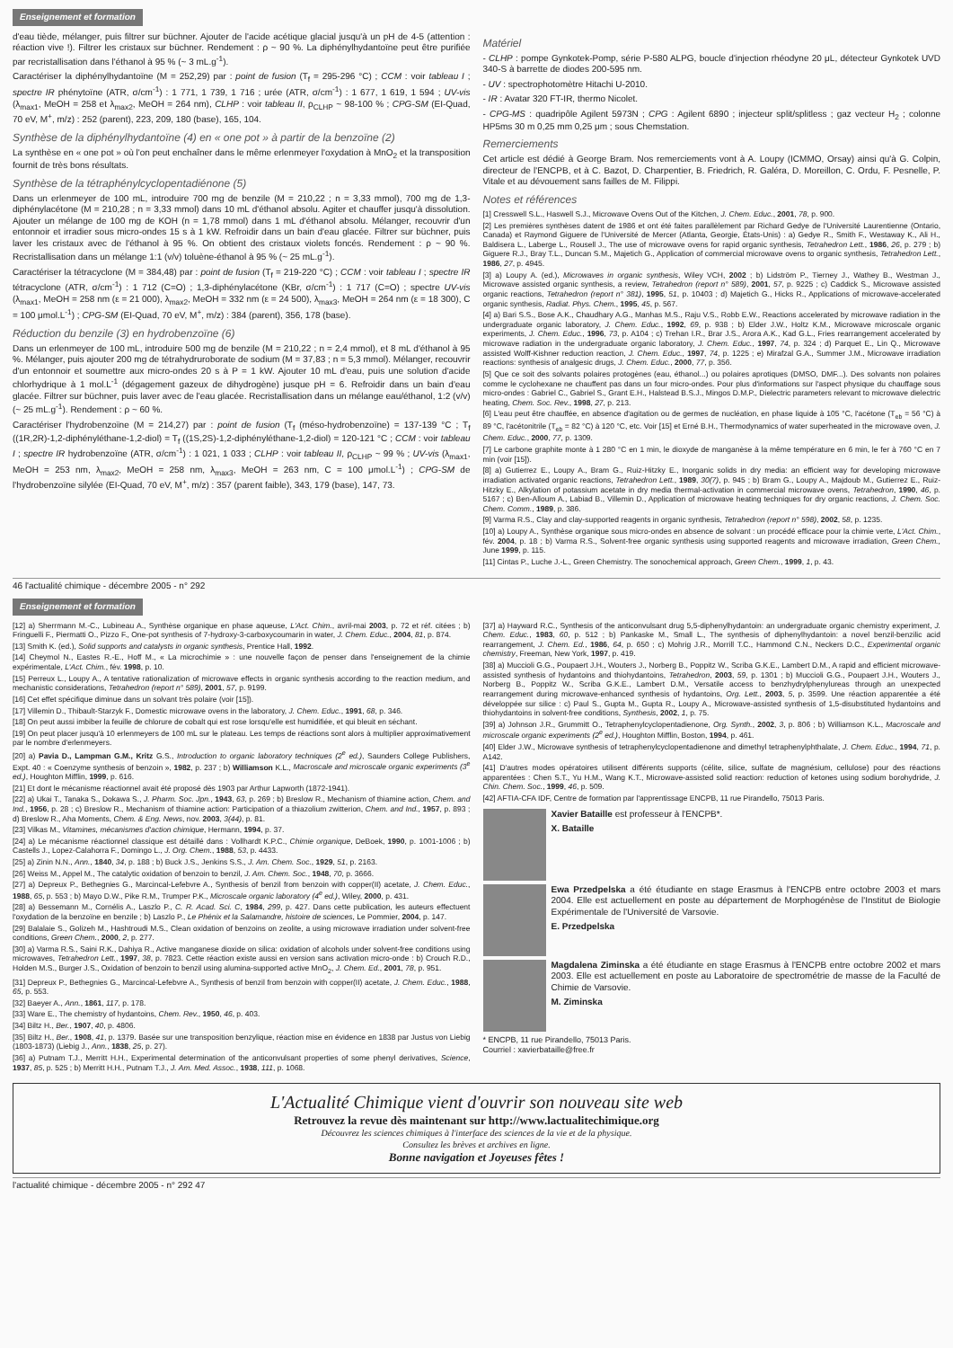Enseignement et formation
d'eau tiède, mélanger, puis filtrer sur büchner. Ajouter de l'acide acétique glacial jusqu'à un pH de 4-5 (attention : réaction vive !). Filtrer les cristaux sur büchner. Rendement : ρ ~ 90 %. La diphénylhydantoïne peut être purifiée par recristallisation dans l'éthanol à 95 % (~ 3 mL.g<sup>-1</sup>).
Caractériser la diphénylhydantoïne (M = 252,29) par : point de fusion (T<sub>f</sub> = 295-296 °C) ; CCM : voir tableau I ; spectre IR phénytoïne (ATR, σ/cm<sup>-1</sup>) : 1 771, 1 739, 1 716 ; urée (ATR, σ/cm<sup>-1</sup>) : 1 677, 1 619, 1 594 ; UV-vis (λ<sub>max1</sub>, MeOH = 258 et λ<sub>max2</sub>, MeOH = 264 nm), CLHP : voir tableau II, ρ<sub>CLHP</sub> ~ 98-100 % ; CPG-SM (EI-Quad, 70 eV, M<sup>+</sup>, m/z) : 252 (parent), 223, 209, 180 (base), 165, 104.
Synthèse de la diphénylhydantoïne (4) en « one pot » à partir de la benzoïne (2)
La synthèse en « one pot » où l'on peut enchaîner dans le même erlenmeyer l'oxydation à MnO<sub>2</sub> et la transposition fournit de très bons résultats.
Synthèse de la tétraphénylcyclopentadiénone (5)
Dans un erlenmeyer de 100 mL, introduire 700 mg de benzile (M = 210,22 ; n = 3,33 mmol), 700 mg de 1,3-diphénylacétone (M = 210,28 ; n = 3,33 mmol) dans 10 mL d'éthanol absolu. Agiter et chauffer jusqu'à dissolution. Ajouter un mélange de 100 mg de KOH (n = 1,78 mmol) dans 1 mL d'éthanol absolu. Mélanger, recouvrir d'un entonnoir et irradier sous micro-ondes 15 s à 1 kW. Refroidir dans un bain d'eau glacée. Filtrer sur büchner, puis laver les cristaux avec de l'éthanol à 95 %. On obtient des cristaux violets foncés. Rendement : ρ ~ 90 %. Recristallisation dans un mélange 1:1 (v/v) toluène-éthanol à 95 % (~ 25 mL.g<sup>-1</sup>).
Caractériser la tétracyclone (M = 384,48) par : point de fusion (T<sub>f</sub> = 219-220 °C) ; CCM : voir tableau I ; spectre IR tétracyclone (ATR, σ/cm<sup>-1</sup>) : 1 712 (C=O) ; 1,3-diphénylacétone (KBr, σ/cm<sup>-1</sup>) : 1 717 (C=O) ; spectre UV-vis (λ<sub>max1</sub>, MeOH = 258 nm (ε = 21 000), λ<sub>max2</sub>, MeOH = 332 nm (ε = 24 500), λ<sub>max3</sub>, MeOH = 264 nm (ε = 18 300), C = 100 μmol.L<sup>-1</sup>) ; CPG-SM (EI-Quad, 70 eV, M<sup>+</sup>, m/z) : 384 (parent), 356, 178 (base).
Réduction du benzile (3) en hydrobenzoïne (6)
Dans un erlenmeyer de 100 mL, introduire 500 mg de benzile (M = 210,22 ; n = 2,4 mmol), et 8 mL d'éthanol à 95 %. Mélanger, puis ajouter 200 mg de tétrahydruroborate de sodium (M = 37,83 ; n = 5,3 mmol). Mélanger, recouvrir d'un entonnoir et soumettre aux micro-ondes 20 s à P = 1 kW. Ajouter 10 mL d'eau, puis une solution d'acide chlorhydrique à 1 mol.L<sup>-1</sup> (dégagement gazeux de dihydrogène) jusque pH = 6. Refroidir dans un bain d'eau glacée. Filtrer sur büchner, puis laver avec de l'eau glacée. Recristallisation dans un mélange eau/éthanol, 1:2 (v/v) (~ 25 mL.g<sup>-1</sup>). Rendement : ρ ~ 60 %.
Caractériser l'hydrobenzoïne (M = 214,27) par : point de fusion (T<sub>f</sub> (méso-hydrobenzoïne) = 137-139 °C ; T<sub>f</sub> ((1R,2R)-1,2-diphényléthane-1,2-diol) = T<sub>f</sub> ((1S,2S)-1,2-diphényléthane-1,2-diol) = 120-121 °C ; CCM : voir tableau I ; spectre IR hydrobenzoïne (ATR, σ/cm<sup>-1</sup>) : 1 021, 1 033 ; CLHP : voir tableau II, ρ<sub>CLHP</sub> ~ 99 % ; UV-vis (λ<sub>max1</sub>, MeOH = 253 nm, λ<sub>max2</sub>, MeOH = 258 nm, λ<sub>max3</sub>, MeOH = 263 nm, C = 100 μmol.L<sup>-1</sup>) ; CPG-SM de l'hydrobenzoïne silylée (EI-Quad, 70 eV, M<sup>+</sup>, m/z) : 357 (parent faible), 343, 179 (base), 147, 73.
Matériel
- CLHP : pompe Gynkotek-Pomp, série P-580 ALPG, boucle d'injection rhéodyne 20 μL, détecteur Gynkotek UVD 340-S à barrette de diodes 200-595 nm.
- UV : spectrophotomètre Hitachi U-2010.
- IR : Avatar 320 FT-IR, thermo Nicolet.
- CPG-MS : quadripôle Agilent 5973N ; CPG : Agilent 6890 ; injecteur split/splitless ; gaz vecteur H<sub>2</sub> ; colonne HP5ms 30 m 0,25 mm 0,25 μm ; sous Chemstation.
Remerciements
Cet article est dédié à George Bram. Nos remerciements vont à A. Loupy (ICMMO, Orsay) ainsi qu'à G. Colpin, directeur de l'ENCPB, et à C. Bazot, D. Charpentier, B. Friedrich, R. Galéra, D. Moreillon, C. Ordu, F. Pesnelle, P. Vitale et au dévouement sans failles de M. Filippi.
Notes et références
[1] Cresswell S.L., Haswell S.J., Microwave Ovens Out of the Kitchen, J. Chem. Educ., 2001, 78, p. 900.
[2] Les premières synthèses datent de 1986 et ont été faites parallèlement par Richard Gedye de l'Université Laurentienne (Ontario, Canada) et Raymond Giguere de l'Université de Mercer (Atlanta, Georgie, États-Unis) : a) Gedye R., Smith F., Westaway K., Ali H., Baldisera L., Laberge L., Rousell J., The use of microwave ovens for rapid organic synthesis, Tetrahedron Lett., 1986, 26, p. 279 ; b) Giguere R.J., Bray T.L., Duncan S.M., Majetich G., Application of commercial microwave ovens to organic synthesis, Tetrahedron Lett., 1986, 27, p. 4945.
[3] a) Loupy A. (ed.), Microwaves in organic synthesis, Wiley VCH, 2002 ; b) Lidström P., Tierney J., Wathey B., Westman J., Microwave assisted organic synthesis, a review, Tetrahedron (report n° 589), 2001, 57, p. 9225 ; c) Caddick S., Microwave assisted organic reactions, Tetrahedron (report n° 381), 1995, 51, p. 10403 ; d) Majetich G., Hicks R., Applications of microwave-accelerated organic synthesis, Radiat. Phys. Chem., 1995, 45, p. 567.
[4] a) Bari S.S., Bose A.K., Chaudhary A.G., Manhas M.S., Raju V.S., Robb E.W., Reactions accelerated by microwave radiation in the undergraduate organic laboratory, J. Chem. Educ., 1992, 69, p. 938 ; b) Elder J.W., Holtz K.M., Microwave microscale organic experiments, J. Chem. Educ., 1996, 73, p. A104 ; c) Trehan I.R., Brar J.S., Arora A.K., Kad G.L., Fries rearrangement accelerated by microwave radiation in the undergraduate organic laboratory, J. Chem. Educ., 1997, 74, p. 324 ; d) Parquet E., Lin Q., Microwave assisted Wolff-Kishner reduction reaction, J. Chem. Educ., 1997, 74, p. 1225 ; e) Mirafzal G.A., Summer J.M., Microwave irradiation reactions: synthesis of analgesic drugs, J. Chem. Educ., 2000, 77, p. 356.
[5] Que ce soit des solvants polaires protogènes (eau, éthanol...) ou polaires aprotiques (DMSO, DMF...). Des solvants non polaires comme le cyclohexane ne chauffent pas dans un four micro-ondes. Pour plus d'informations sur l'aspect physique du chauffage sous micro-ondes : Gabriel C., Gabriel S., Grant E.H., Halstead B.S.J., Mingos D.M.P., Dielectric parameters relevant to microwave dielectric heating, Chem. Soc. Rev., 1998, 27, p. 213.
[6] L'eau peut être chauffée, en absence d'agitation ou de germes de nucléation, en phase liquide à 105 °C, l'acétone (T<sub>eb</sub> = 56 °C) à 89 °C, l'acétonitrile (T<sub>eb</sub> = 82 °C) à 120 °C, etc. Voir [15] et Erné B.H., Thermodynamics of water superheated in the microwave oven, J. Chem. Educ., 2000, 77, p. 1309.
[7] Le carbone graphite monte à 1 280 °C en 1 min, le dioxyde de manganèse à la même température en 6 min, le fer à 760 °C en 7 min (voir [15]).
[8] a) Gutierrez E., Loupy A., Bram G., Ruiz-Hitzky E., Inorganic solids in dry media: an efficient way for developing microwave irradiation activated organic reactions, Tetrahedron Lett., 1989, 30(7), p. 945 ; b) Bram G., Loupy A., Majdoub M., Gutierrez E., Ruiz-Hitzky E., Alkylation of potassium acetate in dry media thermal-activation in commercial microwave ovens, Tetrahedron, 1990, 46, p. 5167 ; c) Ben-Alloum A., Labiad B., Villemin D., Application of microwave heating techniques for dry organic reactions, J. Chem. Soc. Chem. Comm., 1989, p. 386.
[9] Varma R.S., Clay and clay-supported reagents in organic synthesis, Tetrahedron (report n° 598), 2002, 58, p. 1235.
[10] a) Loupy A., Synthèse organique sous micro-ondes en absence de solvant : un procédé efficace pour la chimie verte, L'Act. Chim., fév. 2004, p. 18 ; b) Varma R.S., Solvent-free organic synthesis using supported reagents and microwave irradiation, Green Chem., June 1999, p. 115.
[11] Cintas P., Luche J.-L., Green Chemistry. The sonochemical approach, Green Chem., 1999, 1, p. 43.
46 l'actualité chimique - décembre 2005 - n° 292
Enseignement et formation
[12] a) Sherrmann M.-C., Lubineau A., Synthèse organique en phase aqueuse, L'Act. Chim., avril-mai 2003, p. 72 et réf. citées ; b) Fringuelli F., Piermatti O., Pizzo F., One-pot synthesis of 7-hydroxy-3-carboxycoumarin in water, J. Chem. Educ., 2004, 81, p. 874.
[13] Smith K. (ed.), Solid supports and catalysts in organic synthesis, Prentice Hall, 1992.
[14] Cheymol N., Eastes R.-E., Hoff M., « La microchimie » : une nouvelle façon de penser dans l'enseignement de la chimie expérimentale, L'Act. Chim., fév. 1998, p. 10.
[15] Perreux L., Loupy A., A tentative rationalization of microwave effects in organic synthesis according to the reaction medium, and mechanistic considerations, Tetrahedron (report n° 589), 2001, 57, p. 9199.
[16] Cet effet spécifique diminue dans un solvant très polaire (voir [15]).
[17] Villemin D., Thibault-Starzyk F., Domestic microwave ovens in the laboratory, J. Chem. Educ., 1991, 68, p. 346.
[18] On peut aussi imbiber la feuille de chlorure de cobalt qui est rose lorsqu'elle est humidifiée, et qui bleuit en séchant.
[19] On peut placer jusqu'à 10 erlenmeyers de 100 mL sur le plateau. Les temps de réactions sont alors à multiplier approximativement par le nombre d'erlenmeyers.
[20] a) Pavia D., Lampman G.M., Kritz G.S., Introduction to organic laboratory techniques (2<sup>e</sup> ed.), Saunders College Publishers, Expt. 40 : « Coenzyme synthesis of benzoin », 1982, p. 237 ; b) Williamson K.L., Macroscale and microscale organic experiments (3<sup>e</sup> ed.), Houghton Mifflin, 1999, p. 616.
[21] Et dont le mécanisme réactionnel avait été proposé dès 1903 par Arthur Lapworth (1872-1941).
[22] a) Ukai T., Tanaka S., Dokawa S., J. Pharm. Soc. Jpn., 1943, 63, p. 269 ; b) Breslow R., Mechanism of thiamine action, Chem. and Ind., 1956, p. 28 ; c) Breslow R., Mechanism of thiamine action: Participation of a thiazolium zwitterion, Chem. and Ind., 1957, p. 893 ; d) Breslow R., Aha Moments, Chem. & Eng. News, nov. 2003, 3(44), p. 81.
[23] Vilkas M., Vitamines, mécanismes d'action chimique, Hermann, 1994, p. 37.
[24] a) Le mécanisme réactionnel classique est détaillé dans : Vollhardt K.P.C., Chimie organique, DeBoek, 1990, p. 1001-1006 ; b) Castells J., Lopez-Calahorra F., Domingo L., J. Org. Chem., 1988, 53, p. 4433.
[25] a) Zinin N.N., Ann., 1840, 34, p. 188 ; b) Buck J.S., Jenkins S.S., J. Am. Chem. Soc., 1929, 51, p. 2163.
[26] Weiss M., Appel M., The catalytic oxidation of benzoin to benzil, J. Am. Chem. Soc., 1948, 70, p. 3666.
[27] a) Depreux P., Bethegnies G., Marcincal-Lefebvre A., Synthesis of benzil from benzoin with copper(II) acetate, J. Chem. Educ., 1988, 65, p. 553 ; b) Mayo D.W., Pike R.M., Trumper P.K., Microscale organic laboratory (4<sup>e</sup> ed.), Wiley, 2000, p. 431.
[28] a) Bessemann M., Cornélis A., Laszlo P., C. R. Acad. Sci. C, 1984, 299, p. 427. Dans cette publication, les auteurs effectuent l'oxydation de la benzoïne en benzile ; b) Laszlo P., Le Phénix et la Salamandre, histoire de sciences, Le Pommier, 2004, p. 147.
[29] Balalaie S., Golizeh M., Hashtroudi M.S., Clean oxidation of benzoins on zeolite, a using microwave irradiation under solvent-free conditions, Green Chem., 2000, 2, p. 277.
[30] a) Varma R.S., Saini R.K., Dahiya R., Active manganese dioxide on silica: oxidation of alcohols under solvent-free conditions using microwaves, Tetrahedron Lett., 1997, 38, p. 7823. Cette réaction existe aussi en version sans activation micro-onde : b) Crouch R.D., Holden M.S., Burger J.S., Oxidation of benzoin to benzil using alumina-supported active MnO<sub>2</sub>, J. Chem. Ed., 2001, 78, p. 951.
[31] Depreux P., Bethegnies G., Marcincal-Lefebvre A., Synthesis of benzil from benzoin with copper(II) acetate, J. Chem. Educ., 1988, 65, p. 553.
[32] Baeyer A., Ann., 1861, 117, p. 178.
[33] Ware E., The chemistry of hydantoins, Chem. Rev., 1950, 46, p. 403.
[34] Biltz H., Ber., 1907, 40, p. 4806.
[35] Biltz H., Ber., 1908, 41, p. 1379. Basée sur une transposition benzylique, réaction mise en évidence en 1838 par Justus von Liebig (1803-1873) (Liebig J., Ann., 1838, 25, p. 27).
[36] a) Putnam T.J., Merritt H.H., Experimental determination of the anticonvulsant properties of some phenyl derivatives, Science, 1937, 85, p. 525 ; b) Merritt H.H., Putnam T.J., J. Am. Med. Assoc., 1938, 111, p. 1068.
[37] a) Hayward R.C., Synthesis of the anticonvulsant drug 5,5-diphenylhydantoin: an undergraduate organic chemistry experiment, J. Chem. Educ., 1983, 60, p. 512 ; b) Pankaske M., Small L., The synthesis of diphenylhydantoin: a novel benzil-benzilic acid rearrangement, J. Chem. Ed., 1986, 64, p. 650 ; c) Mohrig J.R., Morrill T.C., Hammond C.N., Neckers D.C., Experimental organic chemistry, Freeman, New York, 1997, p. 419.
[38] a) Muccioli G.G., Poupaert J.H., Wouters J., Norberg B., Poppitz W., Scriba G.K.E., Lambert D.M., A rapid and efficient microwave-assisted synthesis of hydantoins and thiohydantoins, Tetrahedron, 2003, 59, p. 1301 ; b) Muccioli G.G., Poupaert J.H., Wouters J., Norberg B., Poppitz W., Scriba G.K.E., Lambert D.M., Versatile access to benzhydrylphenylureas through an unexpected rearrangement during microwave-enhanced synthesis of hydantoins, Org. Lett., 2003, 5, p. 3599. Une réaction apparentée a été développée sur silice : c) Paul S., Gupta M., Gupta R., Loupy A., Microwave-assisted synthesis of 1,5-disubstituted hydantoins and thiohydantoins in solvent-free conditions, Synthesis, 2002, 1, p. 75.
[39] a) Johnson J.R., Grummitt O., Tetraphenylcyclopentadienone, Org. Synth., 2002, 3, p. 806 ; b) Williamson K.L., Macroscale and microscale organic experiments (2<sup>e</sup> ed.), Houghton Mifflin, Boston, 1994, p. 461.
[40] Elder J.W., Microwave synthesis of tetraphenylcyclopentadienone and dimethyl tetraphenylphthalate, J. Chem. Educ., 1994, 71, p. A142.
[41] D'autres modes opératoires utilisent différents supports (célite, silice, sulfate de magnésium, cellulose) pour des réactions apparentées : Chen S.T., Yu H.M., Wang K.T., Microwave-assisted solid reaction: reduction of ketones using sodium borohydride, J. Chin. Chem. Soc., 1999, 46, p. 509.
[42] AFTIA-CFA IDF, Centre de formation par l'apprentissage ENCPB, 11 rue Pirandello, 75013 Paris.
Xavier Bataille est professeur à l'ENCPB*.
X. Bataille
Ewa Przedpelska a été étudiante en stage Erasmus à l'ENCPB entre octobre 2003 et mars 2004. Elle est actuellement en poste au département de Morphogénèse de l'Institut de Biologie Expérimentale de l'Université de Varsovie.
E. Przedpelska
Magdalena Ziminska a été étudiante en stage Erasmus à l'ENCPB entre octobre 2002 et mars 2003. Elle est actuellement en poste au Laboratoire de spectrométrie de masse de la Faculté de Chimie de Varsovie.
M. Ziminska
* ENCPB, 11 rue Pirandello, 75013 Paris.
Courriel : xavierbataille@free.fr
L'Actualité Chimique vient d'ouvrir son nouveau site web
Retrouvez la revue dès maintenant sur http://www.lactualitechimique.org
Découvrez les sciences chimiques à l'interface des sciences de la vie et de la physique.
Consultez les brèves et archives en ligne.
Bonne navigation et Joyeuses fêtes !
l'actualité chimique - décembre 2005 - n° 292 47